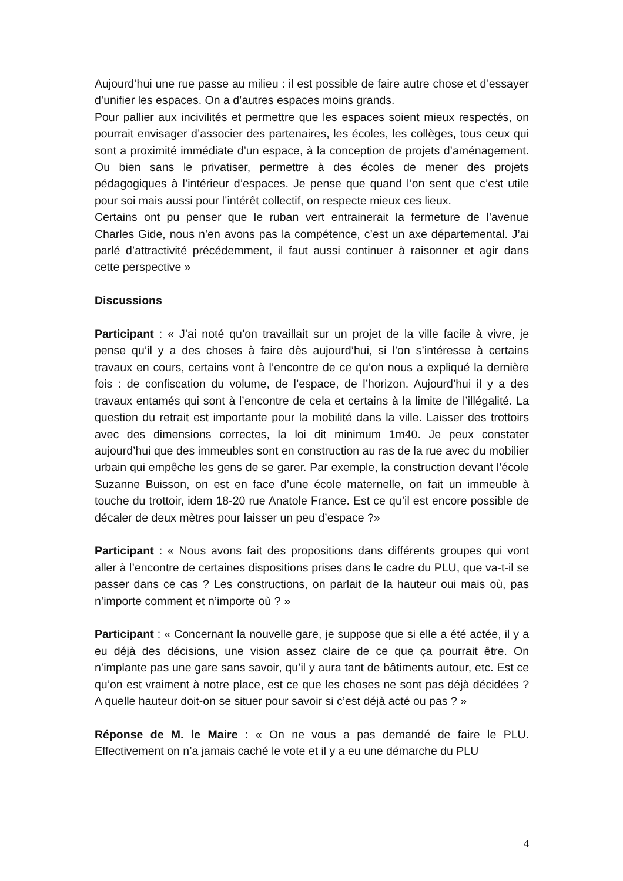Aujourd’hui une rue passe au milieu : il est possible de faire autre chose et d’essayer d’unifier les espaces. On a d’autres espaces moins grands.
Pour pallier aux incivilités et permettre que les espaces soient mieux respectés, on pourrait envisager d’associer des partenaires, les écoles, les collèges, tous ceux qui sont a proximité immédiate d’un espace, à la conception de projets d’aménagement. Ou bien sans le privatiser, permettre à des écoles de mener des projets pédagogiques à l’intérieur d’espaces. Je pense que quand l’on sent que c’est utile pour soi mais aussi pour l’intérêt collectif, on respecte mieux ces lieux.
Certains ont pu penser que le ruban vert entrainerait la fermeture de l’avenue Charles Gide, nous n’en avons pas la compétence, c’est un axe départemental. J’ai parlé d’attractivité précédemment, il faut aussi continuer à raisonner et agir dans cette perspective »
Discussions
Participant : « J’ai noté qu’on travaillait sur un projet de la ville facile à vivre, je pense qu’il y a des choses à faire dès aujourd’hui, si l’on s’intéresse à certains travaux en cours, certains vont à l’encontre de ce qu’on nous a expliqué la dernière fois : de confiscation du volume, de l’espace, de l’horizon. Aujourd’hui il y a des travaux entamés qui sont à l’encontre de cela et certains à la limite de l’illégalité. La question du retrait est importante pour la mobilité dans la ville. Laisser des trottoirs avec des dimensions correctes, la loi dit minimum 1m40. Je peux constater aujourd’hui que des immeubles sont en construction au ras de la rue avec du mobilier urbain qui empêche les gens de se garer. Par exemple, la construction devant l’école Suzanne Buisson, on est en face d’une école maternelle, on fait un immeuble à touche du trottoir, idem 18-20 rue Anatole France. Est ce qu’il est encore possible de décaler de deux mètres pour laisser un peu d’espace ?»
Participant : « Nous avons fait des propositions dans différents groupes qui vont aller à l’encontre de certaines dispositions prises dans le cadre du PLU, que va-t-il se passer dans ce cas ? Les constructions, on parlait de la hauteur oui mais où, pas n’importe comment et n’importe où ? »
Participant : « Concernant la nouvelle gare, je suppose que si elle a été actée, il y a eu déjà des décisions, une vision assez claire de ce que ça pourrait être. On n’implante pas une gare sans savoir, qu’il y aura tant de bâtiments autour, etc. Est ce qu’on est vraiment à notre place, est ce que les choses ne sont pas déjà décidées ? A quelle hauteur doit-on se situer pour savoir si c’est déjà acté ou pas ? »
Réponse de M. le Maire : « On ne vous a pas demandé de faire le PLU. Effectivement on n’a jamais caché le vote et il y a eu une démarche du PLU
4